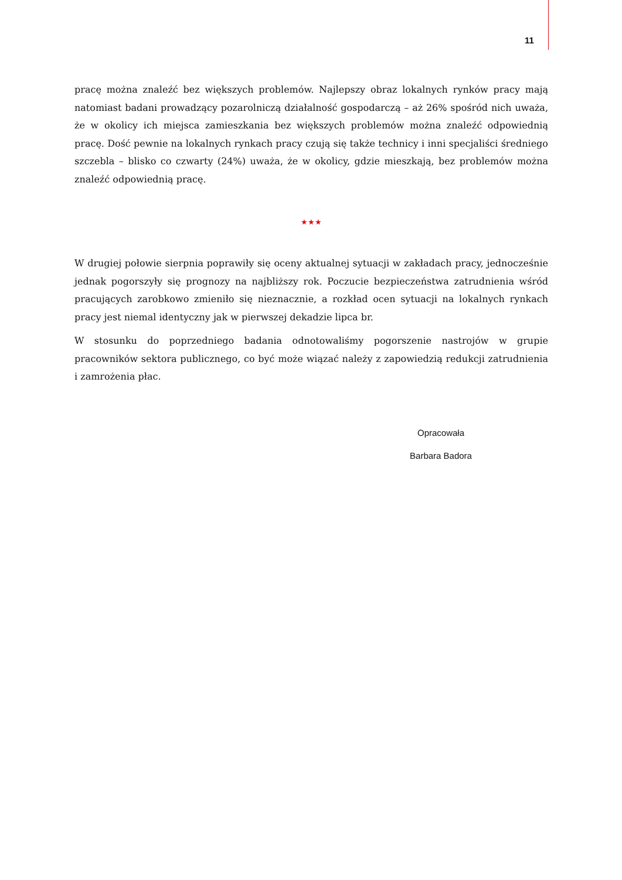11
pracę można znaleźć bez większych problemów. Najlepszy obraz lokalnych rynków pracy mają natomiast badani prowadzący pozarolniczą działalność gospodarczą – aż 26% spośród nich uważa, że w okolicy ich miejsca zamieszkania bez większych problemów można znaleźć odpowiednią pracę. Dość pewnie na lokalnych rynkach pracy czują się także technicy i inni specjaliści średniego szczebla – blisko co czwarty (24%) uważa, że w okolicy, gdzie mieszkają, bez problemów można znaleźć odpowiednią pracę.
★★★
W drugiej połowie sierpnia poprawiły się oceny aktualnej sytuacji w zakładach pracy, jednocześnie jednak pogorszyły się prognozy na najbliższy rok. Poczucie bezpieczeństwa zatrudnienia wśród pracujących zarobkowo zmieniło się nieznacznie, a rozkład ocen sytuacji na lokalnych rynkach pracy jest niemal identyczny jak w pierwszej dekadzie lipca br.
W stosunku do poprzedniego badania odnotowaliśmy pogorszenie nastrojów w grupie pracowników sektora publicznego, co być może wiązać należy z zapowiedzią redukcji zatrudnienia i zamrożenia płac.
Opracowała
Barbara Badora